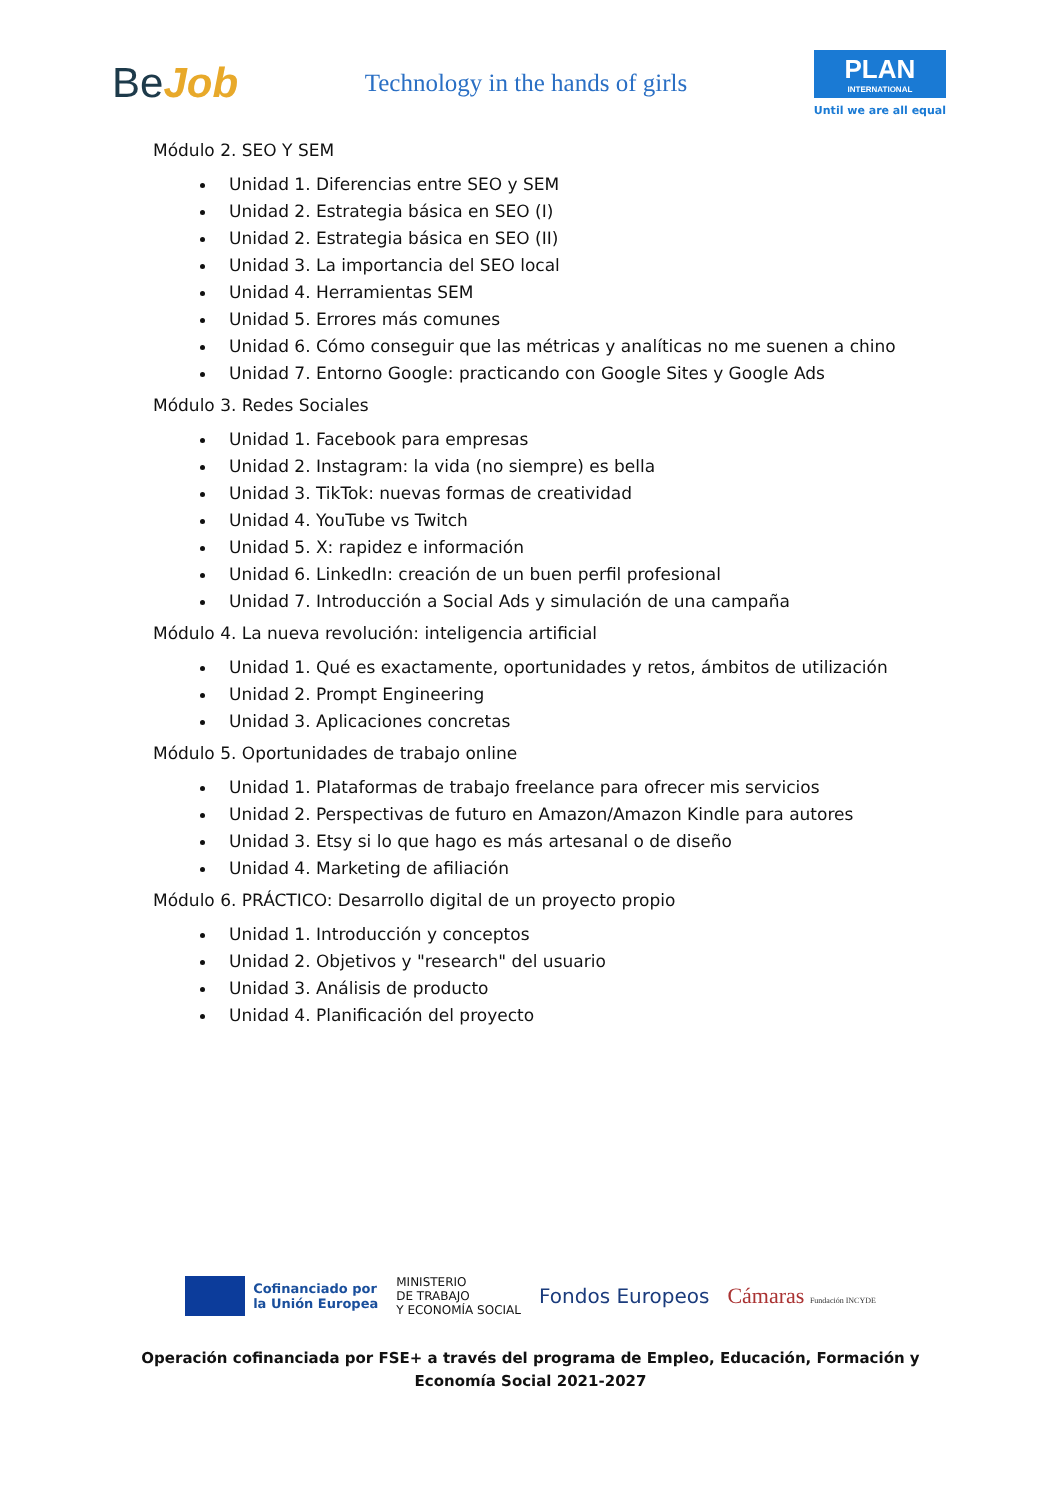BeJob
Technology in the hands of girls
PLAN
INTERNATIONAL
Until we are all equal
Módulo 2. SEO Y SEM
Unidad 1. Diferencias entre SEO y SEM
Unidad 2. Estrategia básica en SEO (I)
Unidad 2. Estrategia básica en SEO (II)
Unidad 3. La importancia del SEO local
Unidad 4. Herramientas SEM
Unidad 5. Errores más comunes
Unidad 6. Cómo conseguir que las métricas y analíticas no me suenen a chino
Unidad 7. Entorno Google: practicando con Google Sites y Google Ads
Módulo 3. Redes Sociales
Unidad 1. Facebook para empresas
Unidad 2. Instagram: la vida (no siempre) es bella
Unidad 3. TikTok: nuevas formas de creatividad
Unidad 4. YouTube vs Twitch
Unidad 5. X: rapidez e información
Unidad 6. LinkedIn: creación de un buen perfil profesional
Unidad 7. Introducción a Social Ads y simulación de una campaña
Módulo 4. La nueva revolución: inteligencia artificial
Unidad 1. Qué es exactamente, oportunidades y retos, ámbitos de utilización
Unidad 2. Prompt Engineering
Unidad 3. Aplicaciones concretas
Módulo 5. Oportunidades de trabajo online
Unidad 1. Plataformas de trabajo freelance para ofrecer mis servicios
Unidad 2. Perspectivas de futuro en Amazon/Amazon Kindle para autores
Unidad 3. Etsy si lo que hago es más artesanal o de diseño
Unidad 4. Marketing de afiliación
Módulo 6. PRÁCTICO: Desarrollo digital de un proyecto propio
Unidad 1. Introducción y conceptos
Unidad 2. Objetivos y "research" del usuario
Unidad 3. Análisis de producto
Unidad 4. Planificación del proyecto
Cofinanciado por
la Unión Europea
MINISTERIO
DE TRABAJO
Y ECONOMÍA SOCIAL
Fondos Europeos Cámaras Fundación INCYDE
Operación cofinanciada por FSE+ a través del programa de Empleo, Educación, Formación y
Economía Social 2021-2027